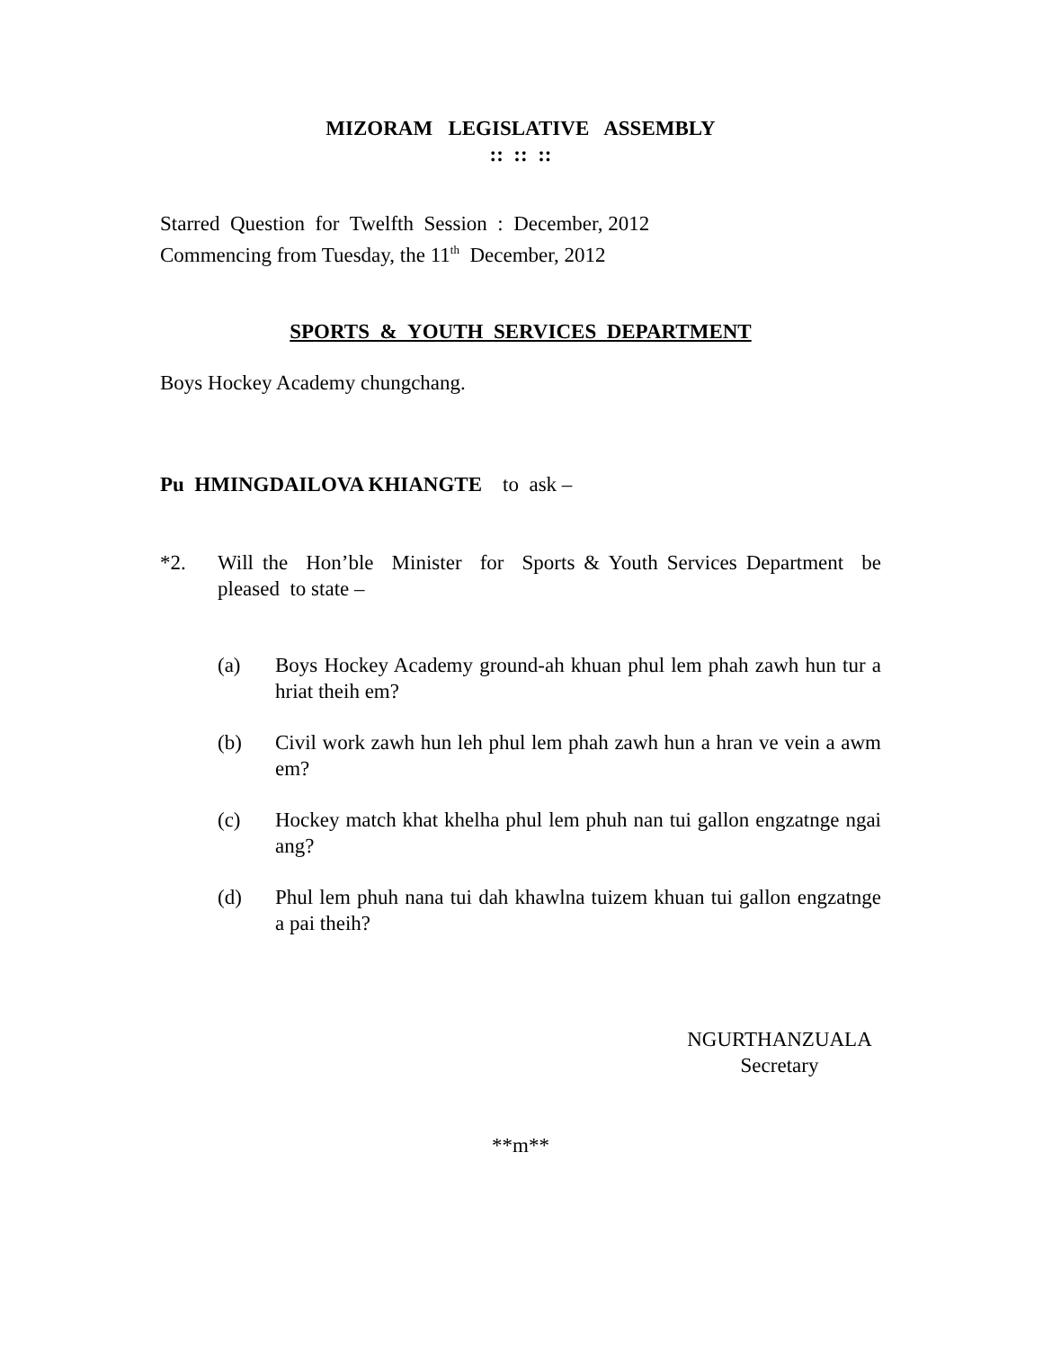MIZORAM LEGISLATIVE ASSEMBLY
:: :: ::
Starred Question for Twelfth Session : December, 2012
Commencing from Tuesday, the 11<sup>th</sup> December, 2012
SPORTS & YOUTH SERVICES DEPARTMENT
Boys Hockey Academy chungchang.
Pu HMINGDAILOVA KHIANGTE to ask –
*2. Will the Hon’ble Minister for Sports & Youth Services Department be pleased to state –
(a) Boys Hockey Academy ground-ah khuan phul lem phah zawh hun tur a hriat theih em?
(b) Civil work zawh hun leh phul lem phah zawh hun a hran ve vein a awm em?
(c) Hockey match khat khelha phul lem phuh nan tui gallon engzatnge ngai ang?
(d) Phul lem phuh nana tui dah khawlna tuizem khuan tui gallon engzatnge a pai theih?
NGURTHANZUALA
Secretary
**m**